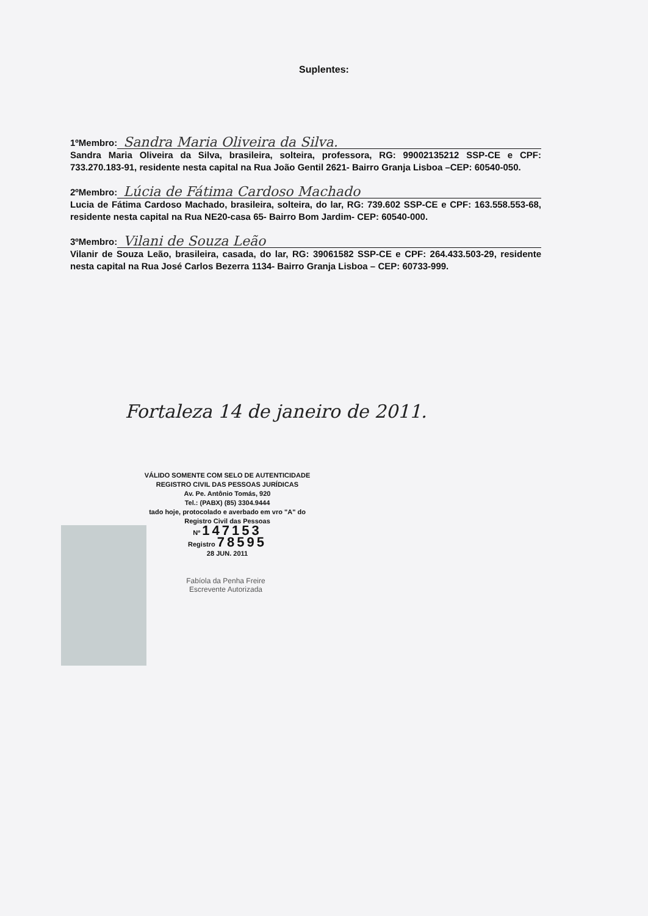Suplentes:
1ºMembro: Sandra Maria Oliveira da Silva.
Sandra Maria Oliveira da Silva, brasileira, solteira, professora, RG: 99002135212 SSP-CE e CPF: 733.270.183-91, residente nesta capital na Rua João Gentil 2621- Bairro Granja Lisboa –CEP: 60540-050.
2ºMembro: Lúcia de Fátima Cardoso Machado
Lucia de Fátima Cardoso Machado, brasileira, solteira, do lar, RG: 739.602 SSP-CE e CPF: 163.558.553-68, residente nesta capital na Rua NE20-casa 65- Bairro Bom Jardim- CEP: 60540-000.
3ºMembro: Vilani de Souza Leão
Vilanir de Souza Leão, brasileira, casada, do lar, RG: 39061582 SSP-CE e CPF: 264.433.503-29, residente nesta capital na Rua José Carlos Bezerra 1134- Bairro Granja Lisboa – CEP: 60733-999.
Fortaleza 14 de janeiro de 2011.
VÁLIDO SOMENTE COM SELO DE AUTENTICIDADE
REGISTRO CIVIL DAS PESSOAS JURÍDICAS
Av. Pe. Antônio Tomás, 920
Tel.: (PABX) (85) 3304.9444
tado hoje, protocolado e averbado em vro "A" do Registro Civil das Pessoas
Nº 147153
Registro 78595
28 JUN. 2011
Fabíola da Penha Freire
Escrevente Autorizada